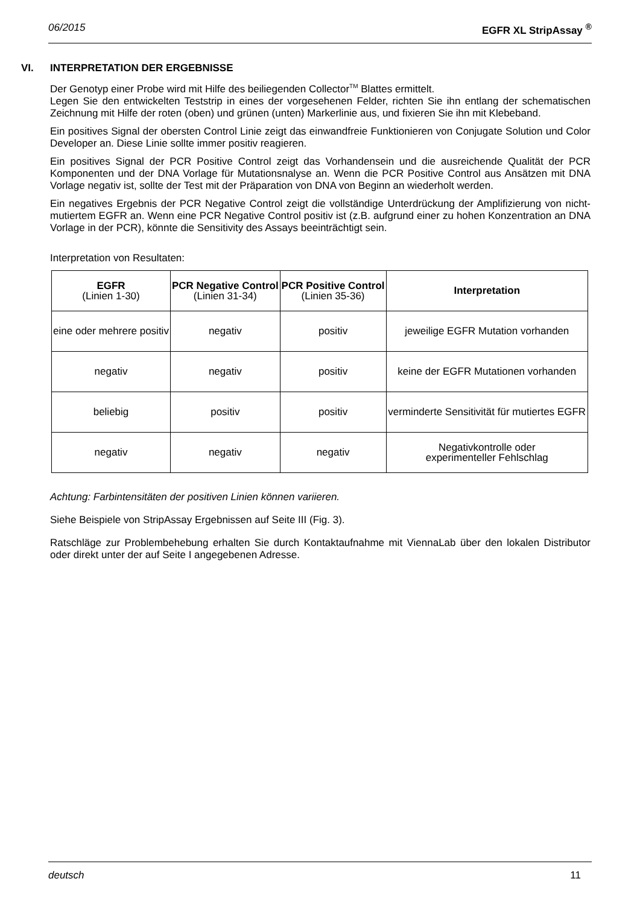06/2015 EGFR XL StripAssay <sup>®</sup>
VI. INTERPRETATION DER ERGEBNISSE
Der Genotyp einer Probe wird mit Hilfe des beiliegenden Collector<sup>TM</sup> Blattes ermittelt.
Legen Sie den entwickelten Teststrip in eines der vorgesehenen Felder, richten Sie ihn entlang der schematischen Zeichnung mit Hilfe der roten (oben) und grünen (unten) Markerlinie aus, und fixieren Sie ihn mit Klebeband.
Ein positives Signal der obersten Control Linie zeigt das einwandfreie Funktionieren von Conjugate Solution und Color Developer an. Diese Linie sollte immer positiv reagieren.
Ein positives Signal der PCR Positive Control zeigt das Vorhandensein und die ausreichende Qualität der PCR Komponenten und der DNA Vorlage für Mutationsnalyse an. Wenn die PCR Positive Control aus Ansätzen mit DNA Vorlage negativ ist, sollte der Test mit der Präparation von DNA von Beginn an wiederholt werden.
Ein negatives Ergebnis der PCR Negative Control zeigt die vollständige Unterdrückung der Amplifizierung von nicht-mutiertem EGFR an. Wenn eine PCR Negative Control positiv ist (z.B. aufgrund einer zu hohen Konzentration an DNA Vorlage in der PCR), könnte die Sensitivity des Assays beeinträchtigt sein.
Interpretation von Resultaten:
| EGFR (Linien 1-30) | PCR Negative Control (Linien 31-34) | PCR Positive Control (Linien 35-36) | Interpretation |
| --- | --- | --- | --- |
| eine oder mehrere positiv | negativ | positiv | jeweilige EGFR Mutation vorhanden |
| negativ | negativ | positiv | keine der EGFR Mutationen vorhanden |
| beliebig | positiv | positiv | verminderte Sensitivität für mutiertes EGFR |
| negativ | negativ | negativ | Negativkontrolle oder experimenteller Fehlschlag |
Achtung: Farbintensitäten der positiven Linien können variieren.
Siehe Beispiele von StripAssay Ergebnissen auf Seite III (Fig. 3).
Ratschläge zur Problembehebung erhalten Sie durch Kontaktaufnahme mit ViennaLab über den lokalen Distributor oder direkt unter der auf Seite I angegebenen Adresse.
deutsch 11